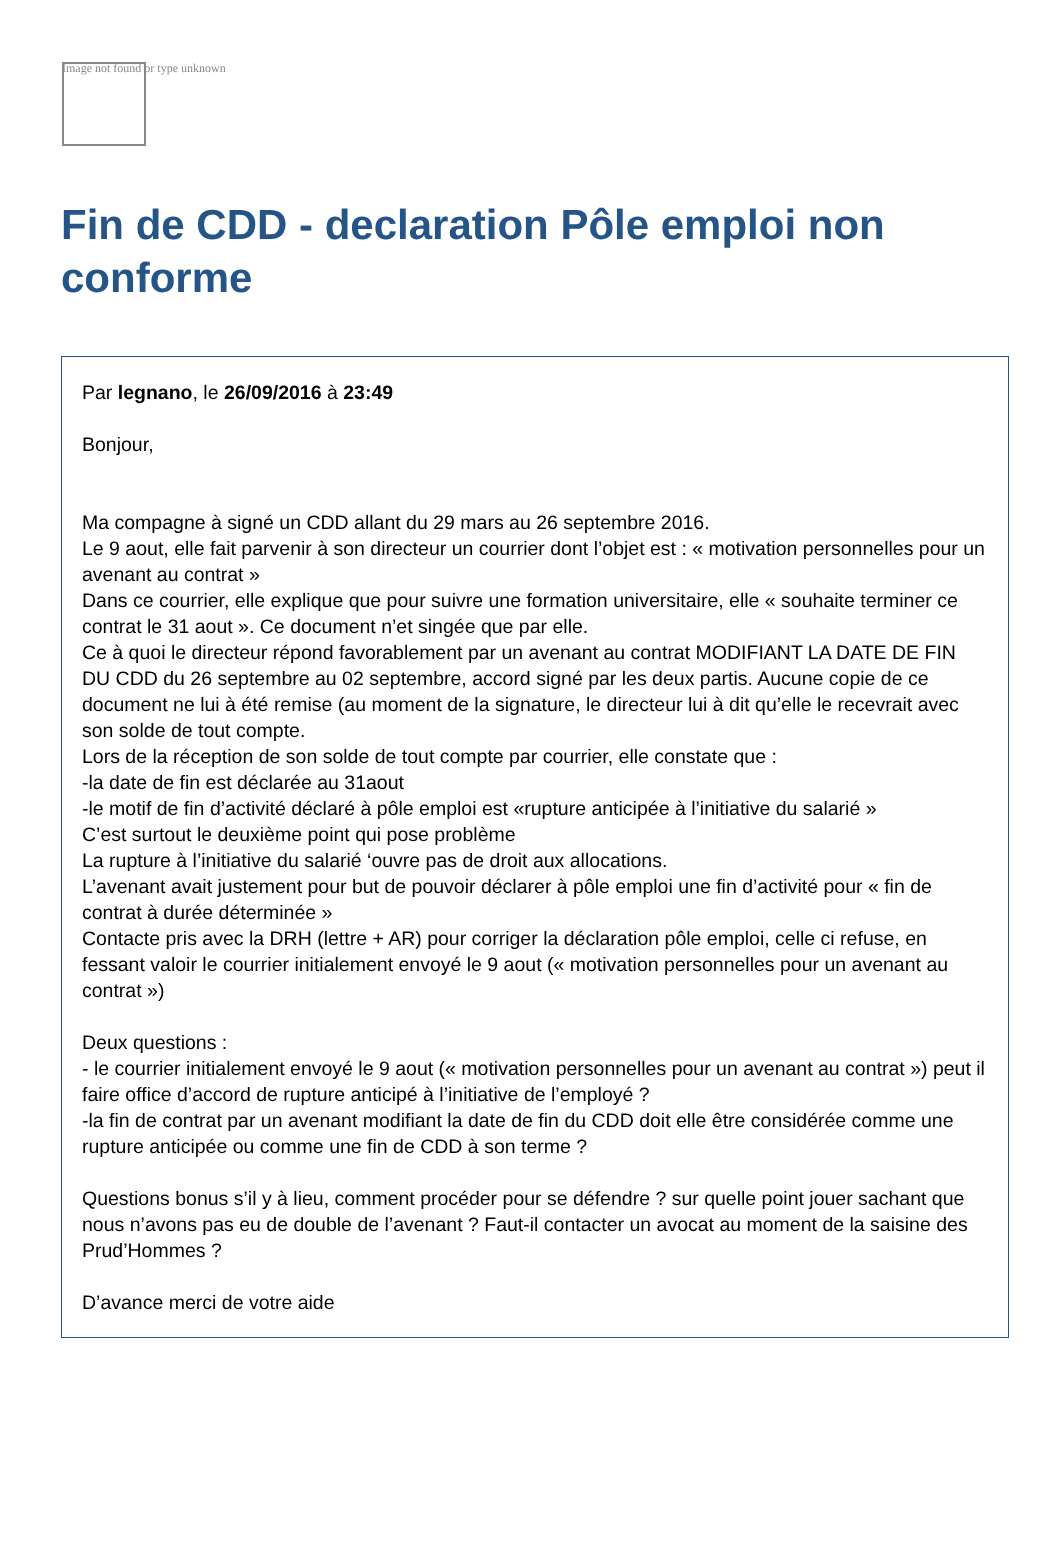Image not found or type unknown
Fin de CDD - declaration Pôle emploi non conforme
Par legnano, le 26/09/2016 à 23:49
Bonjour,
Ma compagne à signé un CDD allant du 29 mars au 26 septembre 2016.
Le 9 aout, elle fait parvenir à son directeur un courrier dont l’objet est : « motivation personnelles pour un avenant au contrat »
Dans ce courrier, elle explique que pour suivre une formation universitaire, elle « souhaite terminer ce contrat le 31 aout ». Ce document n’et singée que par elle.
Ce à quoi le directeur répond favorablement par un avenant au contrat MODIFIANT LA DATE DE FIN DU CDD du 26 septembre au 02 septembre, accord signé par les deux partis. Aucune copie de ce document ne lui à été remise (au moment de la signature, le directeur lui à dit qu’elle le recevrait avec son solde de tout compte.
Lors de la réception de son solde de tout compte par courrier, elle constate que :
-la date de fin est déclarée au 31aout
-le motif de fin d’activité déclaré à pôle emploi est «rupture anticipée à l’initiative du salarié »
C’est surtout le deuxième point qui pose problème
La rupture à l’initiative du salarié ‘ouvre pas de droit aux allocations.
L’avenant avait justement pour but de pouvoir déclarer à pôle emploi une fin d’activité pour « fin de contrat à durée déterminée »
Contacte pris avec la DRH (lettre + AR) pour corriger la déclaration pôle emploi, celle ci refuse, en fessant valoir le courrier initialement envoyé le 9 aout (« motivation personnelles pour un avenant au contrat »)
Deux questions :
- le courrier initialement envoyé le 9 aout (« motivation personnelles pour un avenant au contrat ») peut il faire office d’accord de rupture anticipé à l’initiative de l’employé ?
-la fin de contrat par un avenant modifiant la date de fin du CDD doit elle être considérée comme une rupture anticipée ou comme une fin de CDD à son terme ?
Questions bonus s’il y à lieu, comment procéder pour se défendre ? sur quelle point jouer sachant que nous n’avons pas eu de double de l’avenant ? Faut-il contacter un avocat au moment de la saisine des Prud’Hommes ?
D’avance merci de votre aide